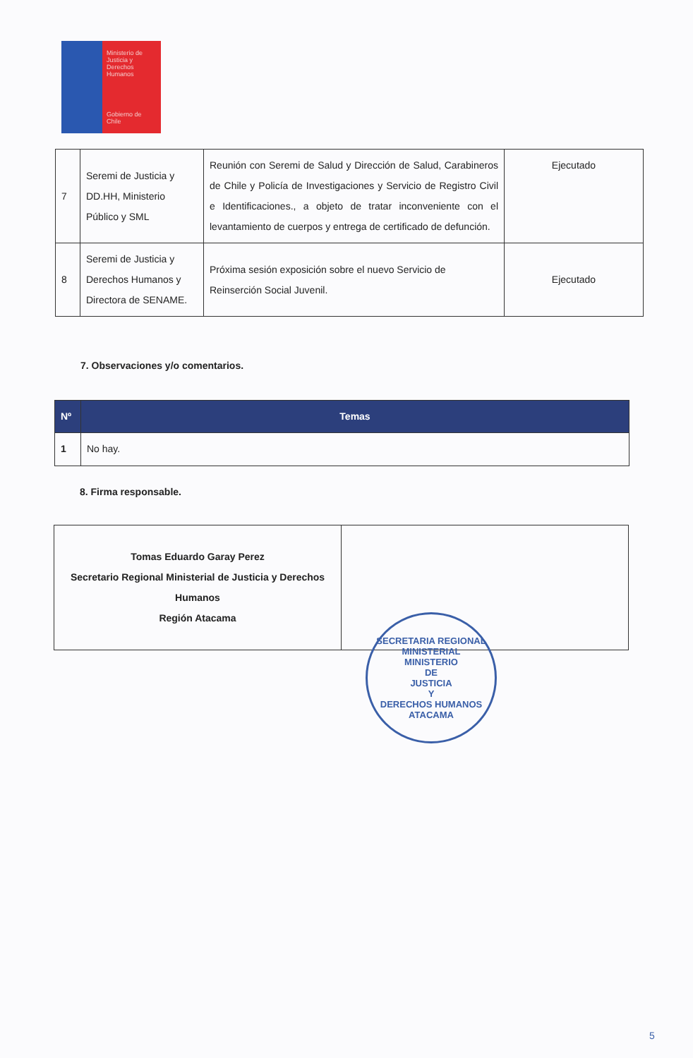Ministerio de Justicia y Derechos Humanos
Gobierno de Chile
| 7 | Seremi de Justicia y DD.HH, Ministerio Público y SML | Reunión con Seremi de Salud y Dirección de Salud, Carabineros de Chile y Policía de Investigaciones y Servicio de Registro Civil e Identificaciones., a objeto de tratar inconveniente con el levantamiento de cuerpos y entrega de certificado de defunción. | Ejecutado |
| 8 | Seremi de Justicia y Derechos Humanos y Directora de SENAME. | Próxima sesión exposición sobre el nuevo Servicio de Reinserción Social Juvenil. | Ejecutado |
7. Observaciones y/o comentarios.
| Nº | Temas |
| --- | --- |
| 1 | No hay. |
8. Firma responsable.
| Tomas Eduardo Garay Perez Secretario Regional Ministerial de Justicia y Derechos Humanos Región Atacama | |
SECRETARIA REGIONAL MINISTERIAL
MINISTERIO
DE
JUSTICIA
Y
DERECHOS HUMANOS
ATACAMA
5